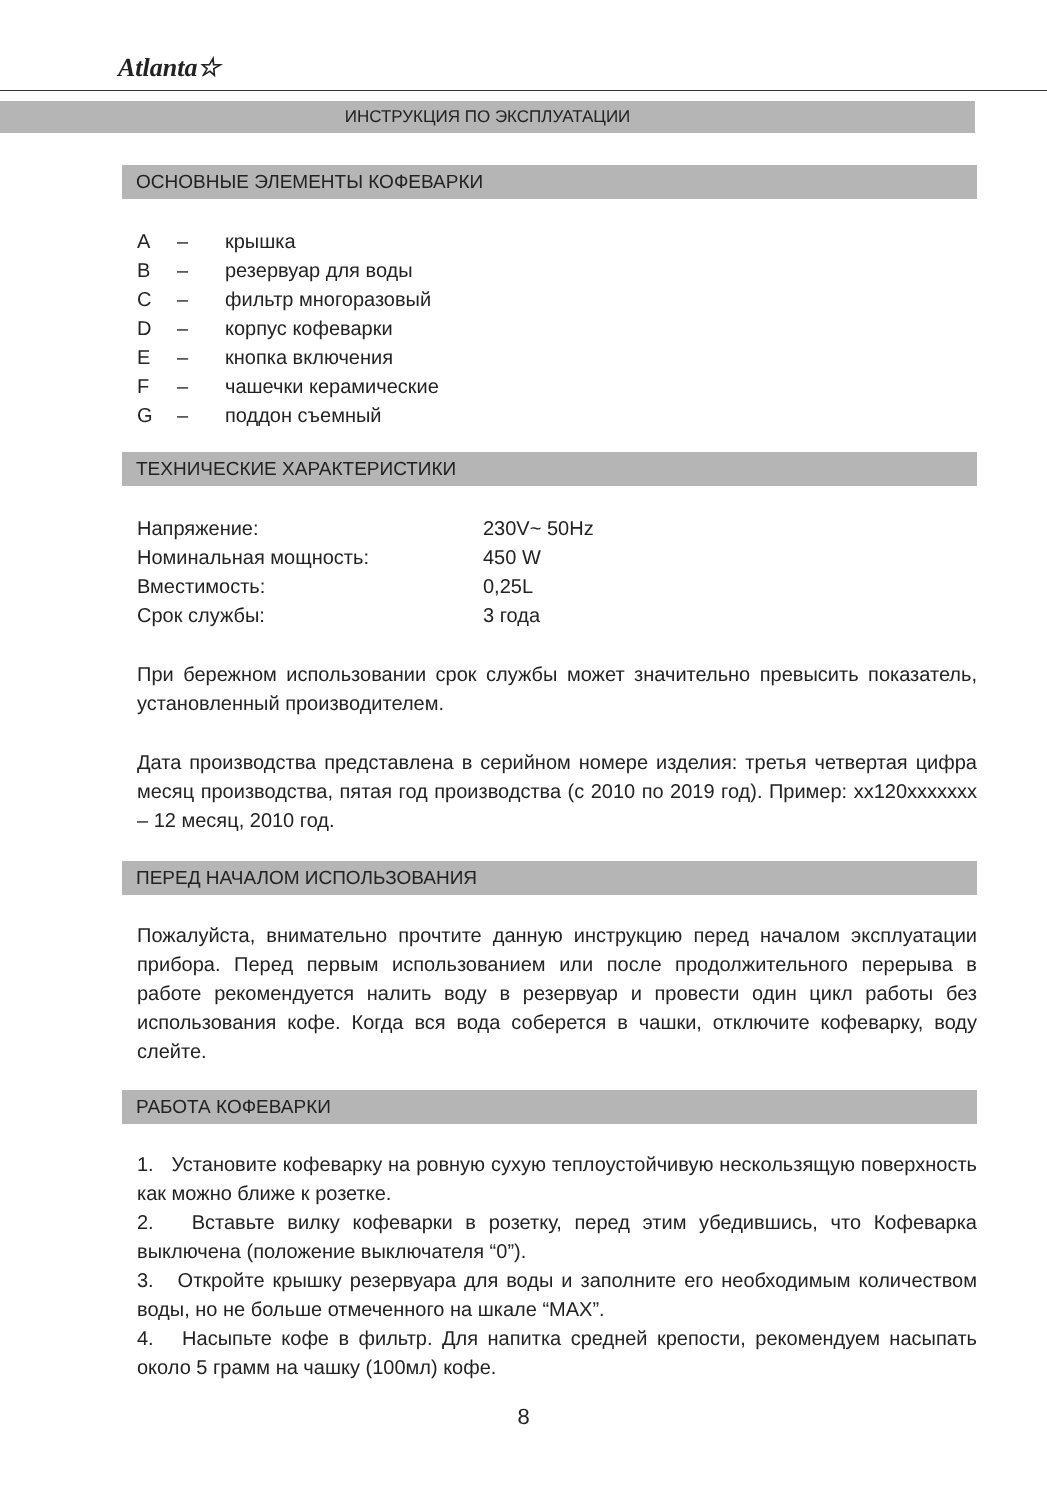Atlanta☆
ИНСТРУКЦИЯ ПО ЭКСПЛУАТАЦИИ
ОСНОВНЫЕ ЭЛЕМЕНТЫ КОФЕВАРКИ
| A | – | крышка |
| B | – | резервуар для воды |
| C | – | фильтр многоразовый |
| D | – | корпус кофеварки |
| E | – | кнопка включения |
| F | – | чашечки керамические |
| G | – | поддон съемный |
ТЕХНИЧЕСКИЕ ХАРАКТЕРИСТИКИ
| Напряжение: | 230V~ 50Hz |
| Номинальная мощность: | 450 W |
| Вместимость: | 0,25L |
| Срок службы: | 3 года |
При бережном использовании срок службы может значительно превысить показатель, установленный производителем.
Дата производства представлена в серийном номере изделия: третья четвертая цифра месяц производства, пятая год производства (с 2010 по 2019 год). Пример: xx120xxxxxxx – 12 месяц, 2010 год.
ПЕРЕД НАЧАЛОМ ИСПОЛЬЗОВАНИЯ
Пожалуйста, внимательно прочтите данную инструкцию перед началом эксплуатации прибора. Перед первым использованием или после продолжительного перерыва в работе рекомендуется налить воду в резервуар и провести один цикл работы без использования кофе. Когда вся вода соберется в чашки, отключите кофеварку, воду слейте.
РАБОТА КОФЕВАРКИ
1. Установите кофеварку на ровную сухую теплоустойчивую нескользящую поверхность как можно ближе к розетке.
2. Вставьте вилку кофеварки в розетку, перед этим убедившись, что Кофеварка выключена (положение выключателя “0”).
3. Откройте крышку резервуара для воды и заполните его необходимым количеством воды, но не больше отмеченного на шкале “MAX”.
4. Насыпьте кофе в фильтр. Для напитка средней крепости, рекомендуем насыпать около 5 грамм на чашку (100мл) кофе.
8